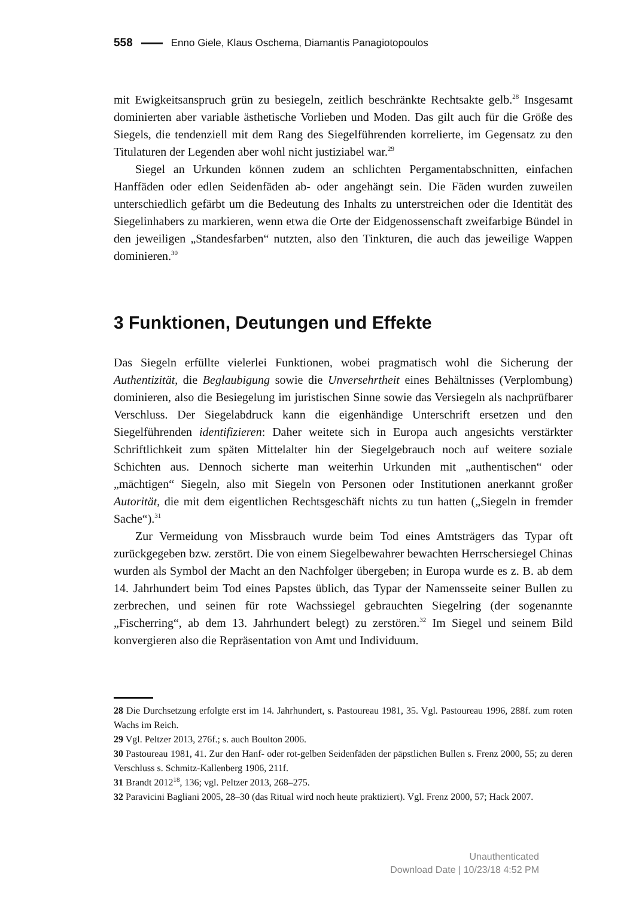558 Enno Giele, Klaus Oschema, Diamantis Panagiotopoulos
mit Ewigkeitsanspruch grün zu besiegeln, zeitlich beschränkte Rechtsakte gelb.<sup>28</sup> Insgesamt dominierten aber variable ästhetische Vorlieben und Moden. Das gilt auch für die Größe des Siegels, die tendenziell mit dem Rang des Siegelführenden korrelierte, im Gegensatz zu den Titulaturen der Legenden aber wohl nicht justiziabel war.<sup>29</sup>
Siegel an Urkunden können zudem an schlichten Pergamentabschnitten, einfachen Hanffäden oder edlen Seidenfäden ab- oder angehängt sein. Die Fäden wurden zuweilen unterschiedlich gefärbt um die Bedeutung des Inhalts zu unterstreichen oder die Identität des Siegelinhabers zu markieren, wenn etwa die Orte der Eidgenossenschaft zweifarbige Bündel in den jeweiligen „Standesfarben“ nutzten, also den Tinkturen, die auch das jeweilige Wappen dominieren.<sup>30</sup>
3 Funktionen, Deutungen und Effekte
Das Siegeln erfüllte vielerlei Funktionen, wobei pragmatisch wohl die Sicherung der Authentizität, die Beglaubigung sowie die Unversehrtheit eines Behältnisses (Verplombung) dominieren, also die Besiegelung im juristischen Sinne sowie das Versiegeln als nachprüfbarer Verschluss. Der Siegelabdruck kann die eigenhändige Unterschrift ersetzen und den Siegelführenden identifizieren: Daher weitete sich in Europa auch angesichts verstärkter Schriftlichkeit zum späten Mittelalter hin der Siegelgebrauch noch auf weitere soziale Schichten aus. Dennoch sicherte man weiterhin Urkunden mit „authentischen“ oder „mächtigen“ Siegeln, also mit Siegeln von Personen oder Institutionen anerkannt großer Autorität, die mit dem eigentlichen Rechtsgeschäft nichts zu tun hatten („Siegeln in fremder Sache“).<sup>31</sup>
Zur Vermeidung von Missbrauch wurde beim Tod eines Amtsträgers das Typar oft zurückgegeben bzw. zerstört. Die von einem Siegelbewahrer bewachten Herrschersiegel Chinas wurden als Symbol der Macht an den Nachfolger übergeben; in Europa wurde es z. B. ab dem 14. Jahrhundert beim Tod eines Papstes üblich, das Typar der Namensseite seiner Bullen zu zerbrechen, und seinen für rote Wachssiegel gebrauchten Siegelring (der sogenannte „Fischerring“, ab dem 13. Jahrhundert belegt) zu zerstören.<sup>32</sup> Im Siegel und seinem Bild konvergieren also die Repräsentation von Amt und Individuum.
28 Die Durchsetzung erfolgte erst im 14. Jahrhundert, s. Pastoureau 1981, 35. Vgl. Pastoureau 1996, 288f. zum roten Wachs im Reich.
29 Vgl. Peltzer 2013, 276f.; s. auch Boulton 2006.
30 Pastoureau 1981, 41. Zur den Hanf- oder rot-gelben Seidenfäden der päpstlichen Bullen s. Frenz 2000, 55; zu deren Verschluss s. Schmitz-Kallenberg 1906, 211f.
31 Brandt 2012<sup>18</sup>, 136; vgl. Peltzer 2013, 268–275.
32 Paravicini Bagliani 2005, 28–30 (das Ritual wird noch heute praktiziert). Vgl. Frenz 2000, 57; Hack 2007.
Unauthenticated
Download Date | 10/23/18 4:52 PM